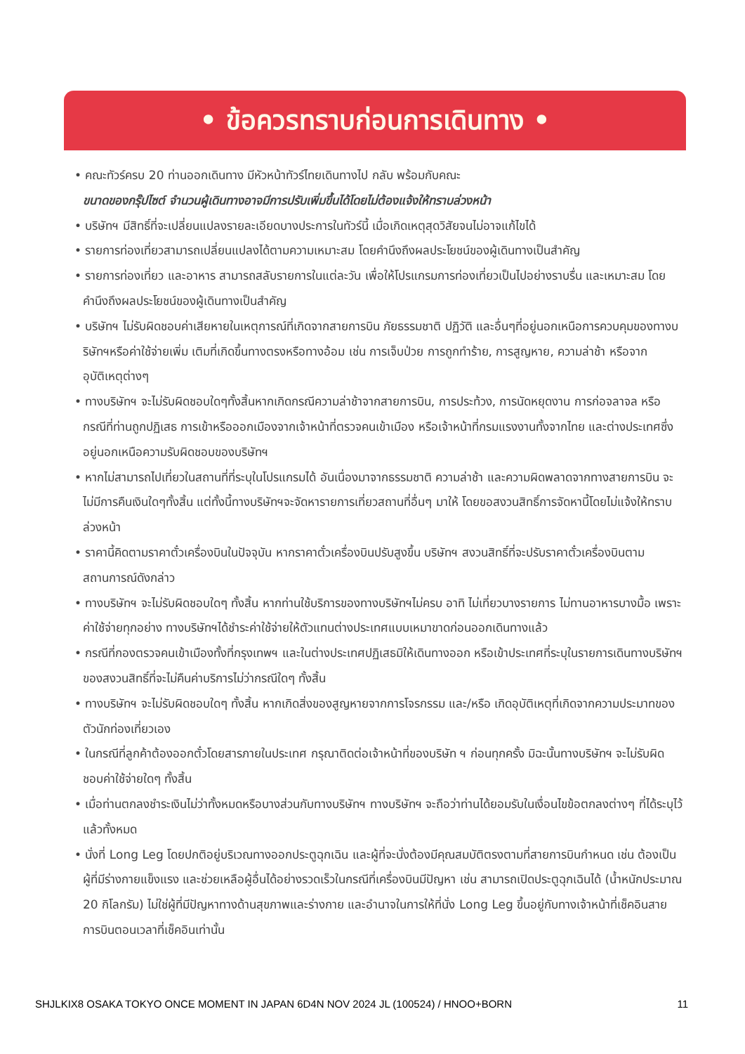• ข้อควรทราบก่อนการเดินทาง •
• คณะทัวร์ครบ 20 ท่านออกเดินทาง มีหัวหน้าทัวร์ไทยเดินทางไป กลับ พร้อมกับคณะ
ขนาดของกรุ๊ปไซต์ จำนวนผู้เดินทางอาจมีการปรับเพิ่มขึ้นได้โดยไม่ต้องแจ้งให้ทราบล่วงหน้า
• บริษัทฯ มีสิทธิ์ที่จะเปลี่ยนแปลงรายละเอียดบางประการในทัวร์นี้ เมื่อเกิดเหตุสุดวิสัยจนไม่อาจแก้ไขได้
• รายการท่องเที่ยวสามารถเปลี่ยนแปลงได้ตามความเหมาะสม โดยคำนึงถึงผลประโยชน์ของผู้เดินทางเป็นสำคัญ
• รายการท่องเที่ยว และอาหาร สามารถสลับรายการในแต่ละวัน เพื่อให้โปรแกรมการท่องเที่ยวเป็นไปอย่างราบรื่น และเหมาะสม โดยคำนึงถึงผลประโยชน์ของผู้เดินทางเป็นสำคัญ
• บริษัทฯ ไม่รับผิดชอบค่าเสียหายในเหตุการณ์ที่เกิดจากสายการบิน ภัยธรรมชาติ ปฏิวัติ และอื่นๆที่อยู่นอกเหนือการควบคุมของทางบริษัทฯหรือค่าใช้จ่ายเพิ่ม เติมที่เกิดขึ้นทางตรงหรือทางอ้อม เช่น การเจ็บป่วย การถูกทำร้าย, การสูญหาย, ความล่าช้า หรือจากอุบัติเหตุต่างๆ
• ทางบริษัทฯ จะไม่รับผิดชอบใดๆทั้งสิ้นหากเกิดกรณีความล่าช้าจากสายการบิน, การประท้วง, การนัดหยุดงาน การก่อจลาจล หรือกรณีที่ท่านถูกปฏิเสธ การเข้าหรือออกเมืองจากเจ้าหน้าที่ตรวจคนเข้าเมือง หรือเจ้าหน้าที่กรมแรงงานทั้งจากไทย และต่างประเทศซึ่งอยู่นอกเหนือความรับผิดชอบของบริษัทฯ
• หากไม่สามารถไปเที่ยวในสถานที่ที่ระบุในโปรแกรมได้ อันเนื่องมาจากธรรมชาติ ความล่าช้า และความผิดพลาดจากทางสายการบิน จะไม่มีการคืนเงินใดๆทั้งสิ้น แต่ทั้งนี้ทางบริษัทฯจะจัดหารายการเที่ยวสถานที่อื่นๆ มาให้ โดยขอสงวนสิทธิ์การจัดหานี้โดยไม่แจ้งให้ทราบล่วงหน้า
• ราคานี้คิดตามราคาตั๋วเครื่องบินในปัจจุบัน หากราคาตั๋วเครื่องบินปรับสูงขึ้น บริษัทฯ สงวนสิทธิ์ที่จะปรับราคาตั๋วเครื่องบินตามสถานการณ์ดังกล่าว
• ทางบริษัทฯ จะไม่รับผิดชอบใดๆ ทั้งสิ้น หากท่านใช้บริการของทางบริษัทฯไม่ครบ อาทิ ไม่เที่ยวบางรายการ ไม่ทานอาหารบางมื้อ เพราะค่าใช้จ่ายทุกอย่าง ทางบริษัทฯได้ชำระค่าใช้จ่ายให้ตัวแทนต่างประเทศแบบเหมาขาดก่อนออกเดินทางแล้ว
• กรณีที่กองตรวจคนเข้าเมืองทั้งที่กรุงเทพฯ และในต่างประเทศปฏิเสธมิให้เดินทางออก หรือเข้าประเทศที่ระบุในรายการเดินทางบริษัทฯ ของสงวนสิทธิ์ที่จะไม่คืนค่าบริการไม่ว่ากรณีใดๆ ทั้งสิ้น
• ทางบริษัทฯ จะไม่รับผิดชอบใดๆ ทั้งสิ้น หากเกิดสิ่งของสูญหายจากการโจรกรรม และ/หรือ เกิดอุบัติเหตุที่เกิดจากความประมาทของตัวนักท่องเที่ยวเอง
• ในกรณีที่ลูกค้าต้องออกตั๋วโดยสารภายในประเทศ กรุณาติดต่อเจ้าหน้าที่ของบริษัท ฯ ก่อนทุกครั้ง มิฉะนั้นทางบริษัทฯ จะไม่รับผิดชอบค่าใช้จ่ายใดๆ ทั้งสิ้น
• เมื่อท่านตกลงชำระเงินไม่ว่าทั้งหมดหรือบางส่วนกับทางบริษัทฯ ทางบริษัทฯ จะถือว่าท่านได้ยอมรับในเงื่อนไขข้อตกลงต่างๆ ที่ได้ระบุไว้แล้วทั้งหมด
• นั่งที่ Long Leg โดยปกติอยู่บริเวณทางออกประตูฉุกเฉิน และผู้ที่จะนั่งต้องมีคุณสมบัติตรงตามที่สายการบินกำหนด เช่น ต้องเป็นผู้ที่มีร่างกายแข็งแรง และช่วยเหลือผู้อื่นได้อย่างรวดเร็วในกรณีที่เครื่องบินมีปัญหา เช่น สามารถเปิดประตูฉุกเฉินได้ (น้ำหนักประมาณ 20 กิโลกรัม) ไม่ใช่ผู้ที่มีปัญหาทางด้านสุขภาพและร่างกาย และอำนาจในการให้ที่นั่ง Long Leg ขึ้นอยู่กับทางเจ้าหน้าที่เช็คอินสายการบินตอนเวลาที่เช็คอินเท่านั้น
SHJLKIX8 OSAKA TOKYO ONCE MOMENT IN JAPAN 6D4N NOV 2024 JL (100524) / HNOO+BORN 11